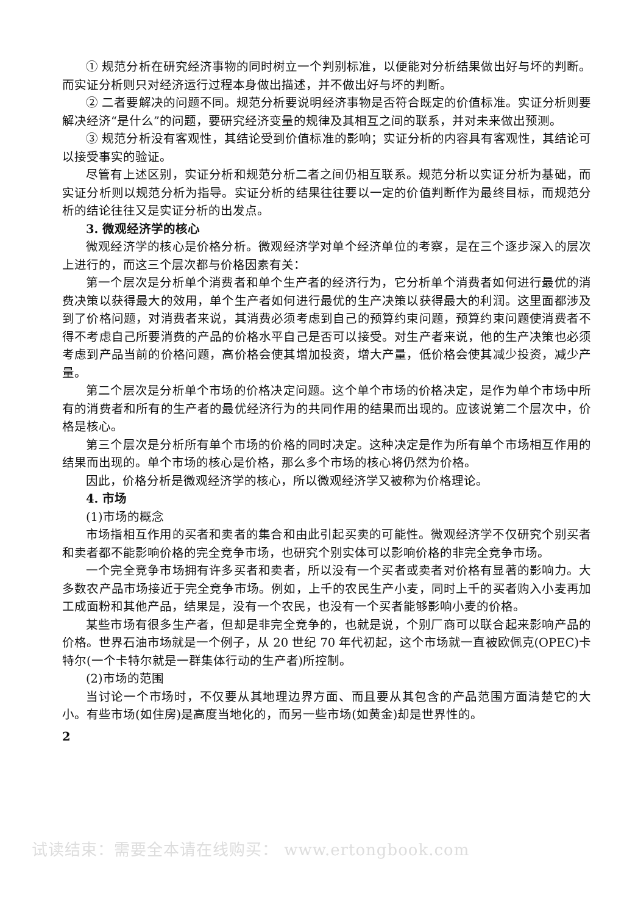① 规范分析在研究经济事物的同时树立一个判别标准，以便能对分析结果做出好与坏的判断。而实证分析则只对经济运行过程本身做出描述，并不做出好与坏的判断。
② 二者要解决的问题不同。规范分析要说明经济事物是否符合既定的价值标准。实证分析则要解决经济“是什么”的问题，要研究经济变量的规律及其相互之间的联系，并对未来做出预测。
③ 规范分析没有客观性，其结论受到价值标准的影响；实证分析的内容具有客观性，其结论可以接受事实的验证。
尽管有上述区别，实证分析和规范分析二者之间仍相互联系。规范分析以实证分析为基础，而实证分析则以规范分析为指导。实证分析的结果往往要以一定的价值判断作为最终目标，而规范分析的结论往往又是实证分析的出发点。
3. 微观经济学的核心
微观经济学的核心是价格分析。微观经济学对单个经济单位的考察，是在三个逐步深入的层次上进行的，而这三个层次都与价格因素有关：
第一个层次是分析单个消费者和单个生产者的经济行为，它分析单个消费者如何进行最优的消费决策以获得最大的效用，单个生产者如何进行最优的生产决策以获得最大的利润。这里面都涉及到了价格问题，对消费者来说，其消费必须考虑到自己的预算约束问题，预算约束问题使消费者不得不考虑自己所要消费的产品的价格水平自己是否可以接受。对生产者来说，他的生产决策也必须考虑到产品当前的价格问题，高价格会使其增加投资，增大产量，低价格会使其减少投资，减少产量。
第二个层次是分析单个市场的价格决定问题。这个单个市场的价格决定，是作为单个市场中所有的消费者和所有的生产者的最优经济行为的共同作用的结果而出现的。应该说第二个层次中，价格是核心。
第三个层次是分析所有单个市场的价格的同时决定。这种决定是作为所有单个市场相互作用的结果而出现的。单个市场的核心是价格，那么多个市场的核心将仍然为价格。
因此，价格分析是微观经济学的核心，所以微观经济学又被称为价格理论。
4. 市场
(1)市场的概念
市场指相互作用的买者和卖者的集合和由此引起买卖的可能性。微观经济学不仅研究个别买者和卖者都不能影响价格的完全竞争市场，也研究个别实体可以影响价格的非完全竞争市场。
一个完全竞争市场拥有许多买者和卖者，所以没有一个买者或卖者对价格有显著的影响力。大多数农产品市场接近于完全竞争市场。例如，上千的农民生产小麦，同时上千的买者购入小麦再加工成面粉和其他产品，结果是，没有一个农民，也没有一个买者能够影响小麦的价格。
某些市场有很多生产者，但却是非完全竞争的，也就是说，个别厂商可以联合起来影响产品的价格。世界石油市场就是一个例子，从 20 世纪 70 年代初起，这个市场就一直被欧佩克(OPEC)卡特尔(一个卡特尔就是一群集体行动的生产者)所控制。
(2)市场的范围
当讨论一个市场时，不仅要从其地理边界方面、而且要从其包含的产品范围方面清楚它的大小。有些市场(如住房)是高度当地化的，而另一些市场(如黄金)却是世界性的。
2
试读结束：需要全本请在线购买： www.ertongbook.com